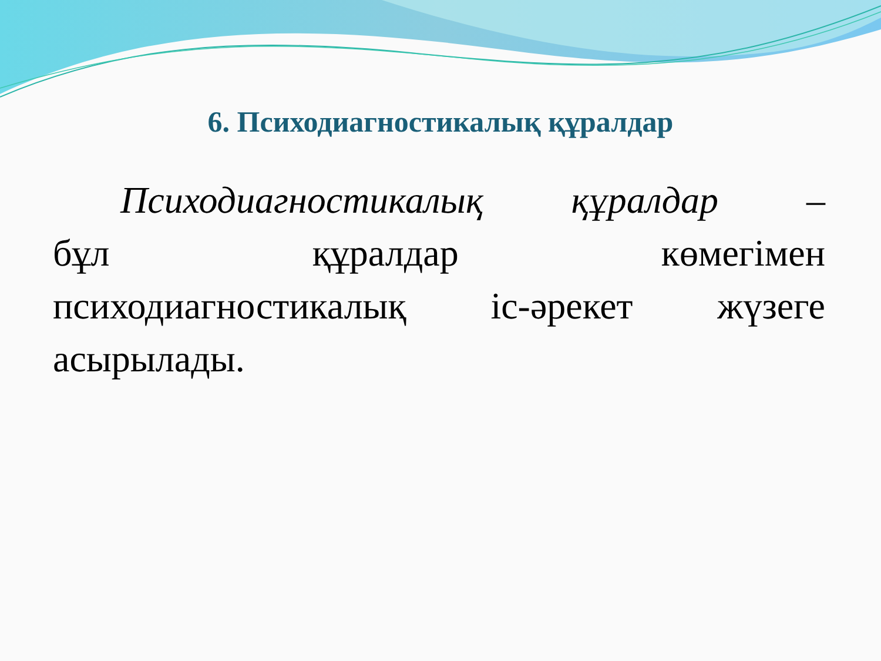6. Психодиагностикалық құралдар
Психодиагностикалық құралдар –
бұл құралдар көмегімен
психодиагностикалық іс-әрекет жүзеге
асырылады.